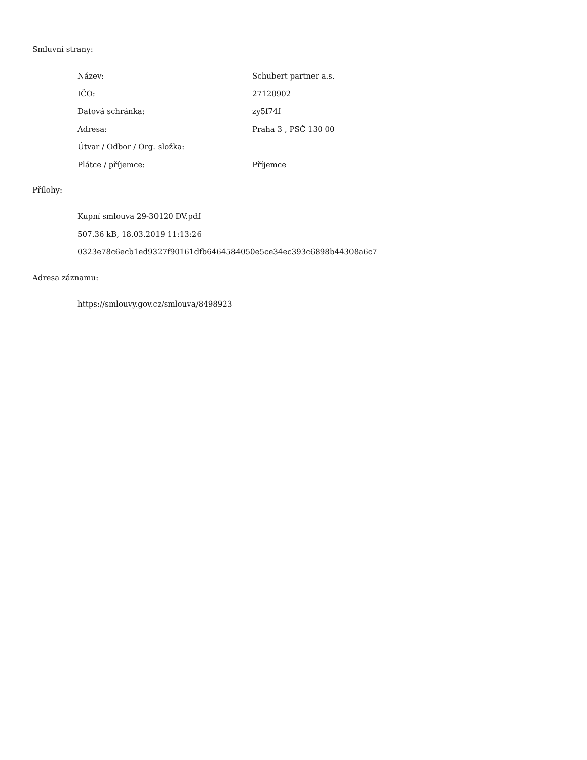Smluvní strany:
| Název: | Schubert partner a.s. |
| IČO: | 27120902 |
| Datová schránka: | zy5f74f |
| Adresa: | Praha 3 , PSČ 130 00 |
| Útvar / Odbor / Org. složka: | |
| Plátce / příjemce: | Příjemce |
Přílohy:
Kupní smlouva 29-30120 DV.pdf
507.36 kB, 18.03.2019 11:13:26
0323e78c6ecb1ed9327f90161dfb6464584050e5ce34ec393c6898b44308a6c7
Adresa záznamu:
https://smlouvy.gov.cz/smlouva/8498923